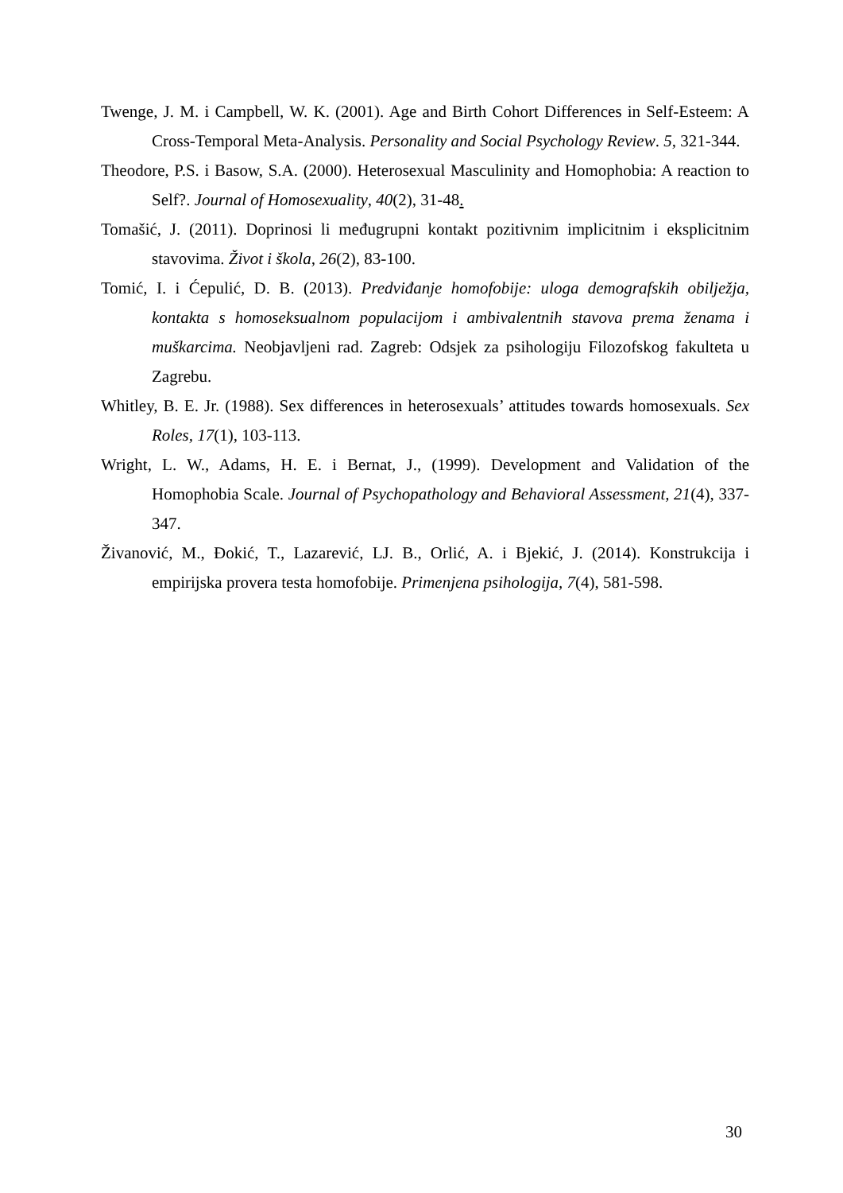Twenge, J. M. i Campbell, W. K. (2001). Age and Birth Cohort Differences in Self-Esteem: A Cross-Temporal Meta-Analysis. Personality and Social Psychology Review. 5, 321-344.
Theodore, P.S. i Basow, S.A. (2000). Heterosexual Masculinity and Homophobia: A reaction to Self?. Journal of Homosexuality, 40(2), 31-48.
Tomašić, J. (2011). Doprinosi li međugrupni kontakt pozitivnim implicitnim i eksplicitnim stavovima. Život i škola, 26(2), 83-100.
Tomić, I. i Ćepulić, D. B. (2013). Predviđanje homofobije: uloga demografskih obilježja, kontakta s homoseksualnom populacijom i ambivalentnih stavova prema ženama i muškarcima. Neobjavljeni rad. Zagreb: Odsjek za psihologiju Filozofskog fakulteta u Zagrebu.
Whitley, B. E. Jr. (1988). Sex differences in heterosexuals’ attitudes towards homosexuals. Sex Roles, 17(1), 103-113.
Wright, L. W., Adams, H. E. i Bernat, J., (1999). Development and Validation of the Homophobia Scale. Journal of Psychopathology and Behavioral Assessment, 21(4), 337-347.
Živanović, M., Đokić, T., Lazarević, LJ. B., Orlić, A. i Bjekić, J. (2014). Konstrukcija i empirijska provera testa homofobije. Primenjena psihologija, 7(4), 581-598.
30